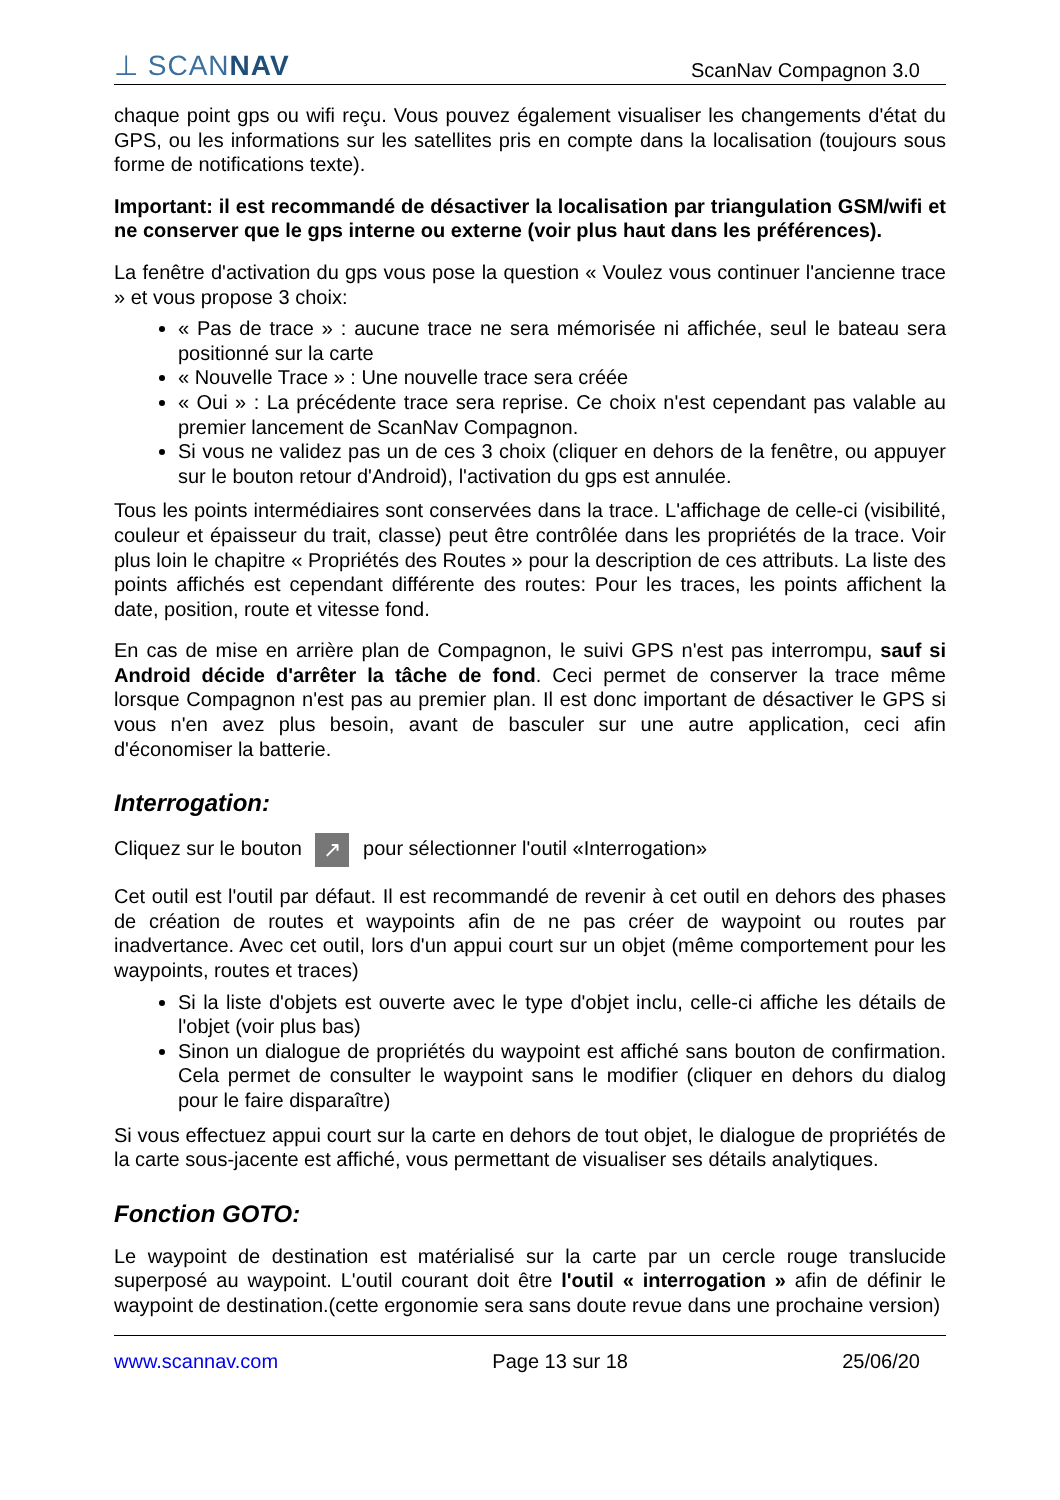⊥ SCANNAV ScanNav Compagnon 3.0
chaque point gps ou wifi reçu. Vous pouvez également visualiser les changements d'état du GPS, ou les informations sur les satellites pris en compte dans la localisation (toujours sous forme de notifications texte).
Important: il est recommandé de désactiver la localisation par triangulation GSM/wifi et ne conserver que le gps interne ou externe (voir plus haut dans les préférences).
La fenêtre d'activation du gps vous pose la question « Voulez vous continuer l'ancienne trace » et vous propose 3 choix:
« Pas de trace » : aucune trace ne sera mémorisée ni affichée, seul le bateau sera positionné sur la carte
« Nouvelle Trace » : Une nouvelle trace sera créée
« Oui » : La précédente trace sera reprise. Ce choix n'est cependant pas valable au premier lancement de ScanNav Compagnon.
Si vous ne validez pas un de ces 3 choix (cliquer en dehors de la fenêtre, ou appuyer sur le bouton retour d'Android), l'activation du gps est annulée.
Tous les points intermédiaires sont conservées dans la trace. L'affichage de celle-ci (visibilité, couleur et épaisseur du trait, classe) peut être contrôlée dans les propriétés de la trace. Voir plus loin le chapitre « Propriétés des Routes » pour la description de ces attributs. La liste des points affichés est cependant différente des routes: Pour les traces, les points affichent la date, position, route et vitesse fond.
En cas de mise en arrière plan de Compagnon, le suivi GPS n'est pas interrompu, sauf si Android décide d'arrêter la tâche de fond. Ceci permet de conserver la trace même lorsque Compagnon n'est pas au premier plan. Il est donc important de désactiver le GPS si vous n'en avez plus besoin, avant de basculer sur une autre application, ceci afin d'économiser la batterie.
Interrogation:
Cliquez sur le bouton ↗ pour sélectionner l'outil «Interrogation»
Cet outil est l'outil par défaut. Il est recommandé de revenir à cet outil en dehors des phases de création de routes et waypoints afin de ne pas créer de waypoint ou routes par inadvertance. Avec cet outil, lors d'un appui court sur un objet (même comportement pour les waypoints, routes et traces)
Si la liste d'objets est ouverte avec le type d'objet inclu, celle-ci affiche les détails de l'objet (voir plus bas)
Sinon un dialogue de propriétés du waypoint est affiché sans bouton de confirmation. Cela permet de consulter le waypoint sans le modifier (cliquer en dehors du dialog pour le faire disparaître)
Si vous effectuez appui court sur la carte en dehors de tout objet, le dialogue de propriétés de la carte sous-jacente est affiché, vous permettant de visualiser ses détails analytiques.
Fonction GOTO:
Le waypoint de destination est matérialisé sur la carte par un cercle rouge translucide superposé au waypoint. L'outil courant doit être l'outil « interrogation » afin de définir le waypoint de destination.(cette ergonomie sera sans doute revue dans une prochaine version)
www.scannav.com Page 13 sur 18 25/06/20